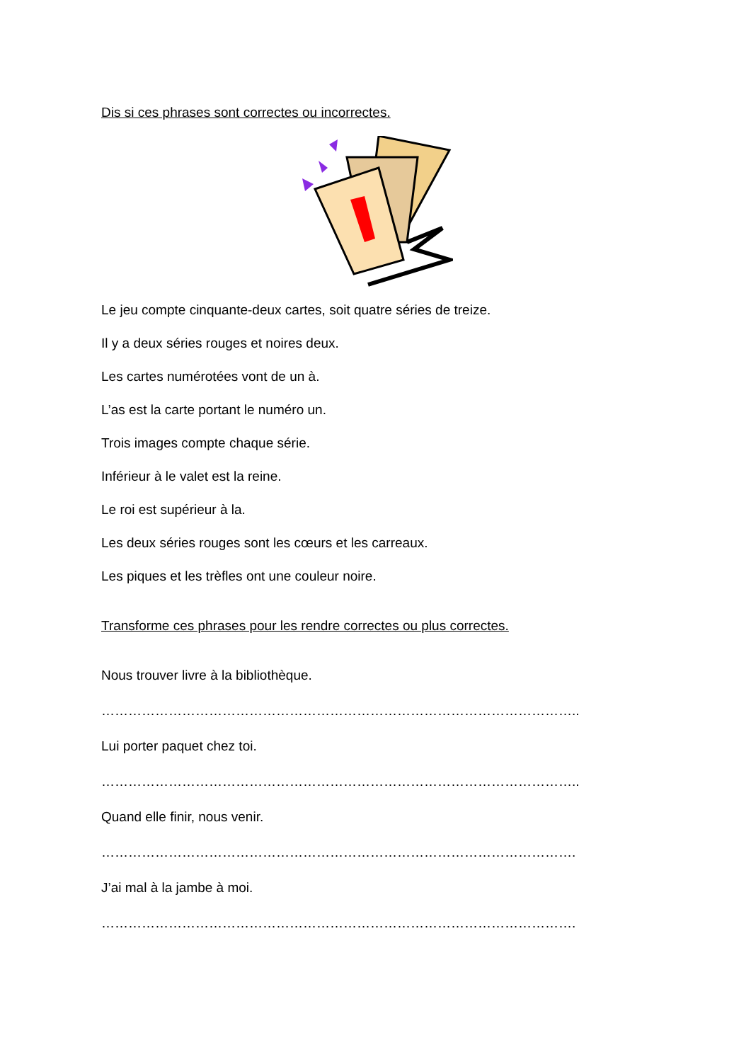Dis si ces phrases sont correctes ou incorrectes.
Le jeu compte cinquante-deux cartes, soit quatre séries de treize.
Il y a deux séries rouges et noires deux.
Les cartes numérotées vont de un à.
L’as est la carte portant le numéro un.
Trois images compte chaque série.
Inférieur à le valet est la reine.
Le roi est supérieur à la.
Les deux séries rouges sont les cœurs et les carreaux.
Les piques et les trèfles ont une couleur noire.
Transforme ces phrases pour les rendre correctes ou plus correctes.
Nous trouver livre à la bibliothèque.
……………………………………………………………………………………………..
Lui porter paquet chez toi.
……………………………………………………………………………………………..
Quand elle finir, nous venir.
…………………………………………………………………………………………….
J’ai mal à la jambe à moi.
…………………………………………………………………………………………….